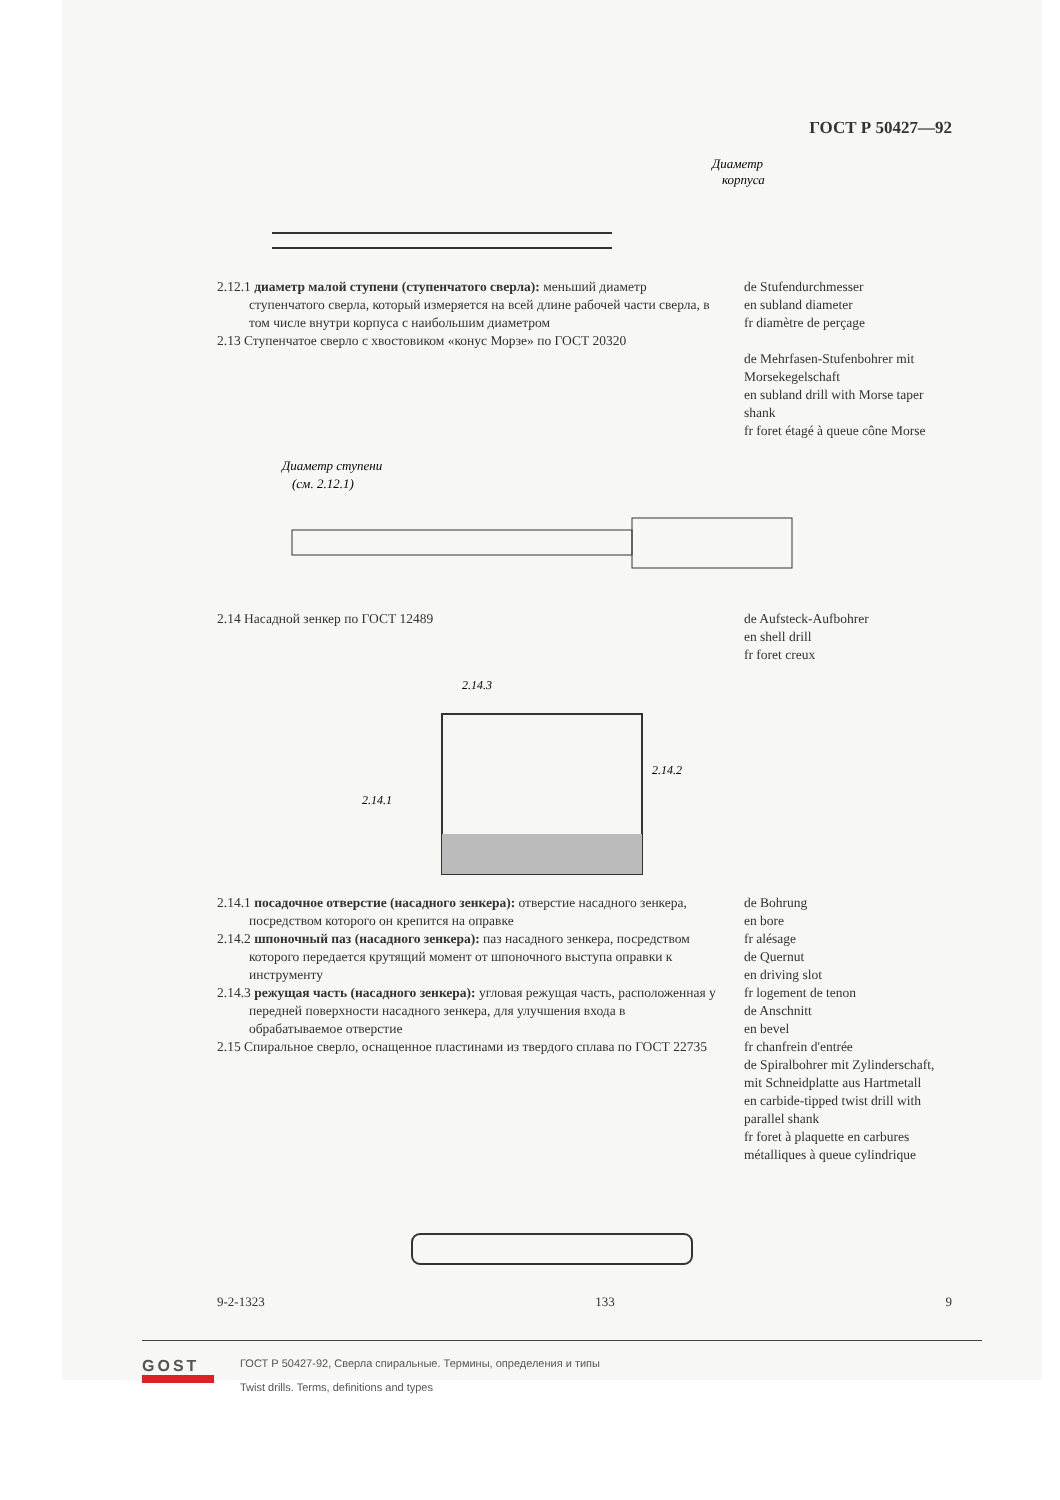ГОСТ Р 50427—92
Диаметр
корпуса
2.12.1 диаметр малой ступени (ступенчатого сверла): меньший диаметр ступенчатого сверла, который измеряется на всей длине рабочей части сверла, в том числе внутри корпуса с наибольшим диаметром
2.13 Ступенчатое сверло с хвостовиком «конус Морзе» по ГОСТ 20320
de Stufendurchmesser
en subland diameter
fr diamètre de perçage
de Mehrfasen-Stufenbohrer mit Morsekegelschaft
en subland drill with Morse taper shank
fr foret étagé à queue cône Morse
Диаметр ступени
(см. 2.12.1)
2.14 Насадной зенкер по ГОСТ 12489 de Aufsteck-Aufbohrer
en shell drill
fr foret creux
2.14.3
2.14.2
2.14.1
2.14.1 посадочное отверстие (насадного зенкера): отверстие насадного зенкера, посредством которого он крепится на оправке
2.14.2 шпоночный паз (насадного зенкера): паз насадного зенкера, посредством которого передается крутящий момент от шпоночного выступа оправки к инструменту
2.14.3 режущая часть (насадного зенкера): угловая режущая часть, расположенная у передней поверхности насадного зенкера, для улучшения входа в обрабатываемое отверстие
2.15 Спиральное сверло, оснащенное пластинами из твердого сплава по ГОСТ 22735
de Bohrung
en bore
fr alésage
de Quernut
en driving slot
fr logement de tenon
de Anschnitt
en bevel
fr chanfrein d'entrée
de Spiralbohrer mit Zylinderschaft, mit Schneidplatte aus Hartmetall
en carbide-tipped twist drill with parallel shank
fr foret à plaquette en carbures métalliques à queue cylindrique
9-2-1323 133 9
GOST
ГОСТ Р 50427-92, Сверла спиральные. Термины, определения и типы
Twist drills. Terms, definitions and types